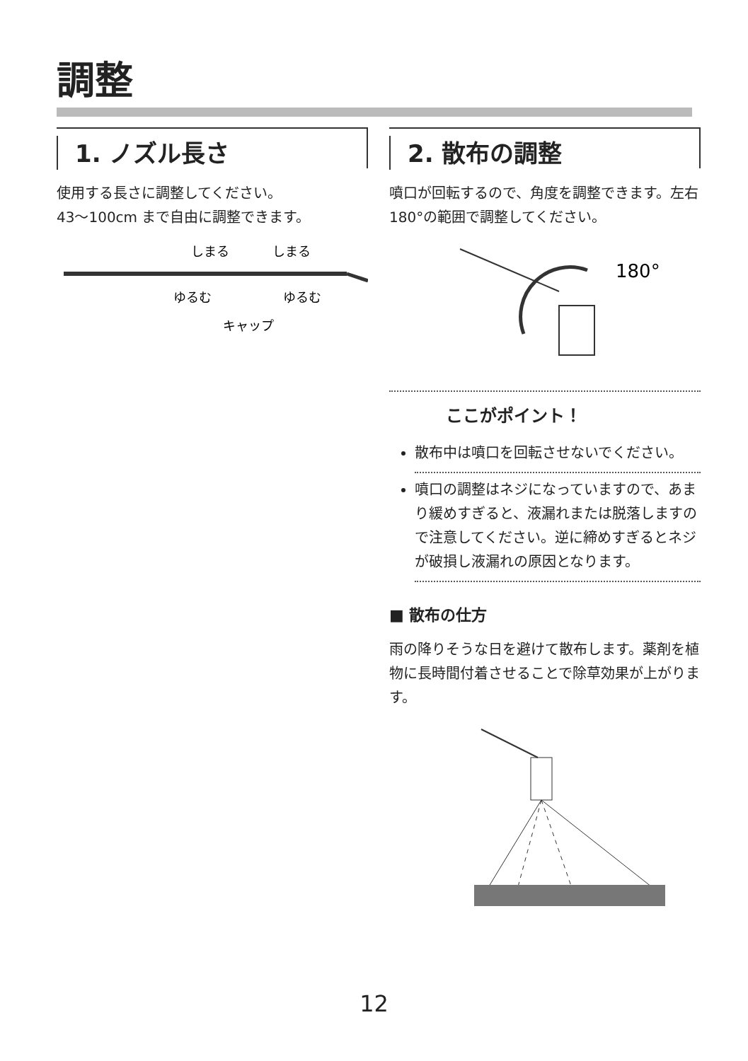調整
1. ノズル長さ
使用する長さに調整してください。
43〜100cm まで自由に調整できます。
しまる
しまる
ゆるむ
ゆるむ
キャップ
2. 散布の調整
噴口が回転するので、角度を調整できます。左右180°の範囲で調整してください。
180°
ここがポイント！
散布中は噴口を回転させないでください。
噴口の調整はネジになっていますので、あまり緩めすぎると、液漏れまたは脱落しますので注意してください。逆に締めすぎるとネジが破損し液漏れの原因となります。
■ 散布の仕方
雨の降りそうな日を避けて散布します。薬剤を植物に長時間付着させることで除草効果が上がります。
12